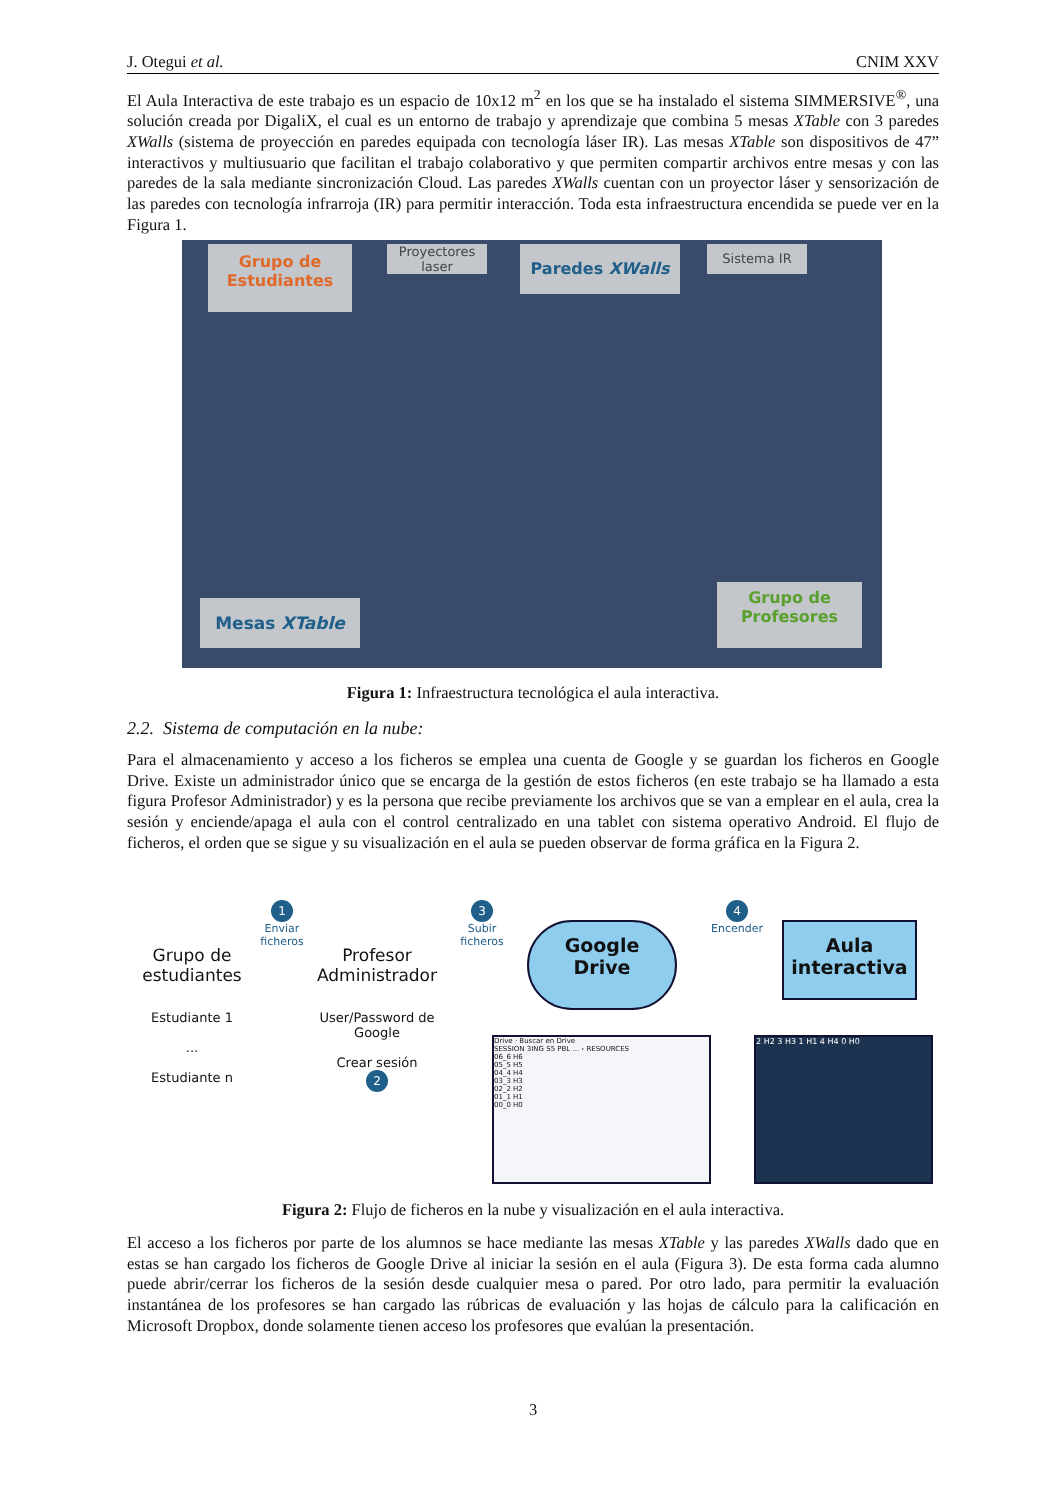J. Otegui et al. CNIM XXV
El Aula Interactiva de este trabajo es un espacio de 10x12 m<sup>2</sup> en los que se ha instalado el sistema SIMMERSIVE<sup>®</sup>, una solución creada por DigaliX, el cual es un entorno de trabajo y aprendizaje que combina 5 mesas XTable con 3 paredes XWalls (sistema de proyección en paredes equipada con tecnología láser IR). Las mesas XTable son dispositivos de 47” interactivos y multiusuario que facilitan el trabajo colaborativo y que permiten compartir archivos entre mesas y con las paredes de la sala mediante sincronización Cloud. Las paredes XWalls cuentan con un proyector láser y sensorización de las paredes con tecnología infrarroja (IR) para permitir interacción. Toda esta infraestructura encendida se puede ver en la Figura 1.
Grupo de
Estudiantes
Proyectores
laser
Paredes XWalls Sistema IR
Mesas XTable
Grupo de
Profesores
Figura 1: Infraestructura tecnológica el aula interactiva.
2.2. Sistema de computación en la nube:
Para el almacenamiento y acceso a los ficheros se emplea una cuenta de Google y se guardan los ficheros en Google Drive. Existe un administrador único que se encarga de la gestión de estos ficheros (en este trabajo se ha llamado a esta figura Profesor Administrador) y es la persona que recibe previamente los archivos que se van a emplear en el aula, crea la sesión y enciende/apaga el aula con el control centralizado en una tablet con sistema operativo Android. El flujo de ficheros, el orden que se sigue y su visualización en el aula se pueden observar de forma gráfica en la Figura 2.
Grupo de estudiantes
Estudiante 1
...
Estudiante n
1
Enviar ficheros
Profesor Administrador
User/Password de Google
Crear sesión
2
3
Subir ficheros
Google
Drive
4
Encender
Aula interactiva
Drive · Buscar en Drive
SESSION 3ING S5 PBL ... › RESOURCES
06_6 H6
05_5 H5
04_4 H4
03_3 H3
02_2 H2
01_1 H1
00_0 H0
2 H2 3 H3 1 H1 4 H4 0 H0
Figura 2: Flujo de ficheros en la nube y visualización en el aula interactiva.
El acceso a los ficheros por parte de los alumnos se hace mediante las mesas XTable y las paredes XWalls dado que en estas se han cargado los ficheros de Google Drive al iniciar la sesión en el aula (Figura 3). De esta forma cada alumno puede abrir/cerrar los ficheros de la sesión desde cualquier mesa o pared. Por otro lado, para permitir la evaluación instantánea de los profesores se han cargado las rúbricas de evaluación y las hojas de cálculo para la calificación en Microsoft Dropbox, donde solamente tienen acceso los profesores que evalúan la presentación.
3